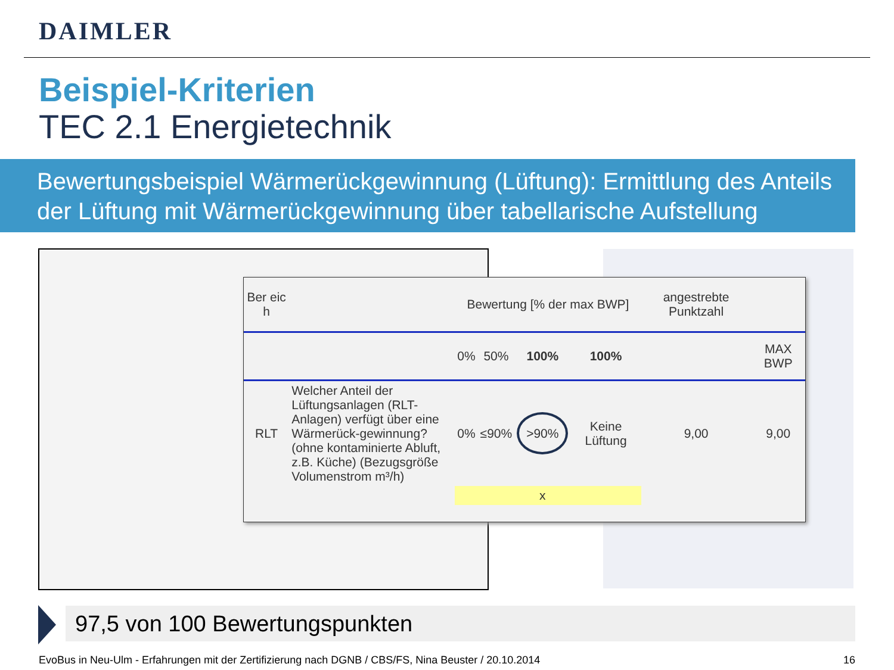DAIMLER
Beispiel-Kriterien
TEC 2.1 Energietechnik
Bewertungsbeispiel Wärmerückgewinnung (Lüftung): Ermittlung des Anteils der Lüftung mit Wärmerückgewinnung über tabellarische Aufstellung
| Ber eic h | | Bewertung [% der max BWP] | | | | angestrebte Punktzahl | |
| --- | --- | --- | --- | --- | --- | --- | --- |
| | | 0% | 50% | 100% | 100% | | MAX BWP |
| RLT | Welcher Anteil der Lüftungsanlagen (RLT-Anlagen) verfügt über eine Wärmerück-gewinnung? (ohne kontaminierte Abluft, z.B. Küche) (Bezugsgröße Volumenstrom m³/h) | 0% | ≤90% | >90% | Keine Lüftung | 9,00 | 9,00 |
| | | | | x | | | |
97,5 von 100 Bewertungspunkten
EvoBus in Neu-Ulm - Erfahrungen mit der Zertifizierung nach DGNB / CBS/FS, Nina Beuster / 20.10.2014
16